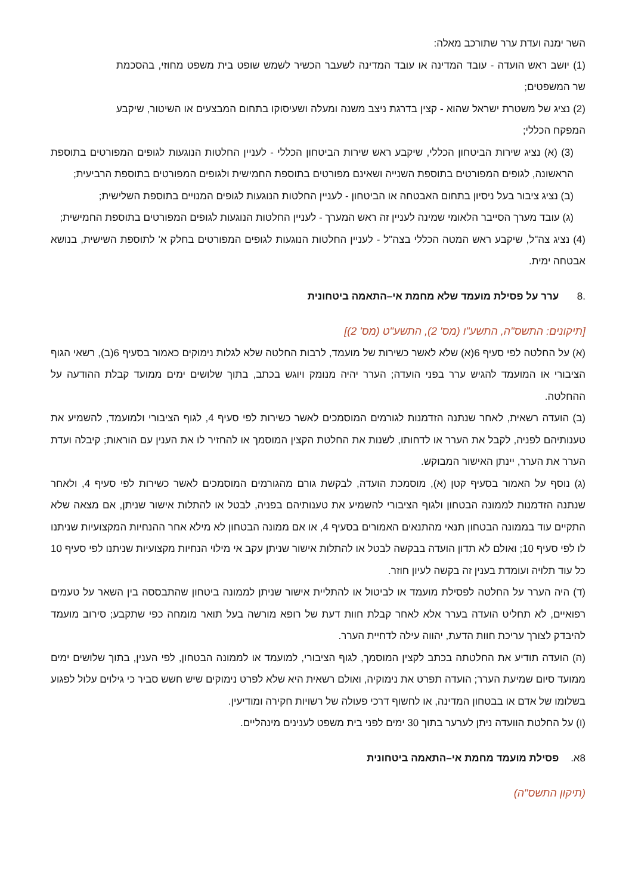השר ימנה ועדת ערר שתורכב מאלה:
(1) יושב ראש הועדה - עובד המדינה או עובד המדינה לשעבר הכשיר לשמש שופט בית משפט מחוזי, בהסכמת שר המשפטים;
(2) נציג של משטרת ישראל שהוא - קצין בדרגת ניצב משנה ומעלה ושעיסוקו בתחום המבצעים או השיטור, שיקבע המפקח הכללי;
(3) (א) נציג שירות הביטחון הכללי, שיקבע ראש שירות הביטחון הכללי - לעניין החלטות הנוגעות לגופים המפורטים בתוספת הראשונה, לגופים המפורטים בתוספת השנייה ושאינם מפורטים בתוספת החמישית ולגופים המפורטים בתוספת הרביעית;
(ב) נציג ציבור בעל ניסיון בתחום האבטחה או הביטחון - לעניין החלטות הנוגעות לגופים המנויים בתוספת השלישית;
(ג) עובד מערך הסייבר הלאומי שמינה לעניין זה ראש המערך - לעניין החלטות הנוגעות לגופים המפורטים בתוספת החמישית;
(4) נציג צה"ל, שיקבע ראש המטה הכללי בצה"ל - לעניין החלטות הנוגעות לגופים המפורטים בחלק א' לתוספת השישית, בנושא אבטחה ימית.
.8 ערר על פסילת מועמד שלא מחמת אי–התאמה ביטחונית
[תיקונים: התשס"ה, התשע"ו (מס' 2), התשע"ט (מס' 2)]
(א) על החלטה לפי סעיף 6(א) שלא לאשר כשירות של מועמד, לרבות החלטה שלא לגלות נימוקים כאמור בסעיף 6(ב), רשאי הגוף הציבורי או המועמד להגיש ערר בפני הועדה; הערר יהיה מנומק ויוגש בכתב, בתוך שלושים ימים ממועד קבלת ההודעה על ההחלטה.
(ב) הועדה רשאית, לאחר שנתנה הזדמנות לגורמים המוסמכים לאשר כשירות לפי סעיף 4, לגוף הציבורי ולמועמד, להשמיע את טענותיהם לפניה, לקבל את הערר או לדחותו, לשנות את החלטת הקצין המוסמך או להחזיר לו את הענין עם הוראות; קיבלה ועדת הערר את הערר, יינתן האישור המבוקש.
(ג) נוסף על האמור בסעיף קטן (א), מוסמכת הועדה, לבקשת גורם מהגורמים המוסמכים לאשר כשירות לפי סעיף 4, ולאחר שנתנה הזדמנות לממונה הבטחון ולגוף הציבורי להשמיע את טענותיהם בפניה, לבטל או להתלות אישור שניתן, אם מצאה שלא התקיים עוד בממונה הבטחון תנאי מהתנאים האמורים בסעיף 4, או אם ממונה הבטחון לא מילא אחר ההנחיות המקצועיות שניתנו לו לפי סעיף 10; ואולם לא תדון הועדה בבקשה לבטל או להתלות אישור שניתן עקב אי מילוי הנחיות מקצועיות שניתנו לפי סעיף 10 כל עוד תלויה ועומדת בענין זה בקשה לעיון חוזר.
(ד) היה הערר על החלטה לפסילת מועמד או לביטול או להתליית אישור שניתן לממונה ביטחון שהתבססה בין השאר על טעמים רפואיים, לא תחליט הועדה בערר אלא לאחר קבלת חוות דעת של רופא מורשה בעל תואר מומחה כפי שתקבע; סירוב מועמד להיבדק לצורך עריכת חוות הדעת, יהווה עילה לדחיית הערר.
(ה) הועדה תודיע את החלטתה בכתב לקצין המוסמך, לגוף הציבורי, למועמד או לממונה הבטחון, לפי הענין, בתוך שלושים ימים ממועד סיום שמיעת הערר; הועדה תפרט את נימוקיה, ואולם רשאית היא שלא לפרט נימוקים שיש חשש סביר כי גילוים עלול לפגוע בשלומו של אדם או בבטחון המדינה, או לחשוף דרכי פעולה של רשויות חקירה ומודיעין.
(ו) על החלטת הוועדה ניתן לערער בתוך 30 ימים לפני בית משפט לענינים מינהליים.
8א. פסילת מועמד מחמת אי–התאמה ביטחונית
(תיקון התשס"ה)